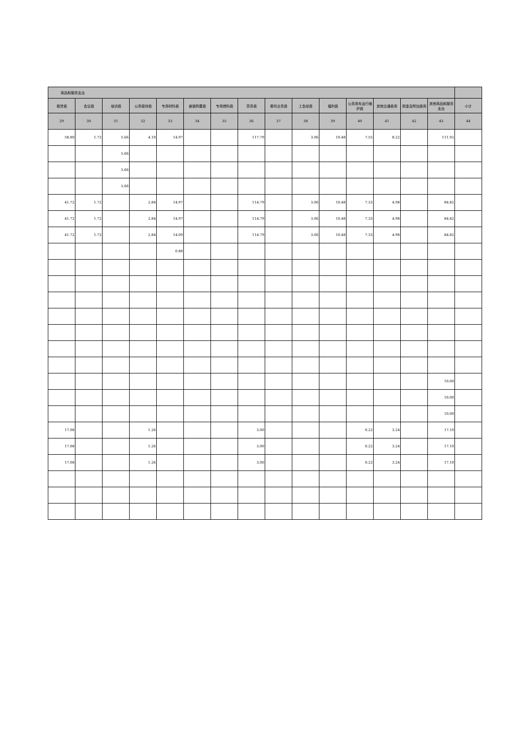| 商品和服务支出 | | | | | | | | | | | | | | | |
| --- | --- | --- | --- | --- | --- | --- | --- | --- | --- | --- | --- | --- | --- | --- | --- |
| 租赁费 | 会议费 | 培训费 | 公务接待费 | 专用材料费 | 被装购置费 | 专用燃料费 | 劳务费 | 委托业务费 | 工会经费 | 福利费 | 公务用车运行维护费 | 其他交通费用 | 税金及附加费用 | 其他商品和服务支出 | 小计 |
| 29 | 30 | 31 | 32 | 33 | 34 | 35 | 36 | 37 | 38 | 39 | 40 | 41 | 42 | 43 | 44 |
| 58.80 | 1.72 | 5.66 | 4.10 | 14.97 | | | 117.79 | | 3.06 | 10.48 | 7.55 | 8.22 | | 111.92 | |
| | | 5.66 | | | | | | | | | | | | | |
| | | 5.66 | | | | | | | | | | | | | |
| | | 5.66 | | | | | | | | | | | | | |
| 41.72 | 1.72 | | 2.84 | 14.97 | | | 114.79 | | 3.06 | 10.48 | 7.33 | 4.98 | | 84.82 | |
| 41.72 | 1.72 | | 2.84 | 14.97 | | | 114.79 | | 3.06 | 10.48 | 7.33 | 4.98 | | 84.82 | |
| 41.72 | 1.72 | | 2.84 | 14.09 | | | 114.79 | | 3.06 | 10.48 | 7.33 | 4.98 | | 84.82 | |
| | | | | 0.88 | | | | | | | | | | | |
| | | | | | | | | | | | | | | 10.00 | |
| | | | | | | | | | | | | | | 10.00 | |
| | | | | | | | | | | | | | | 10.00 | |
| 17.08 | | | 1.26 | | | | 3.00 | | | | 0.22 | 3.24 | | 17.10 | |
| 17.08 | | | 1.26 | | | | 3.00 | | | | 0.22 | 3.24 | | 17.10 | |
| 17.08 | | | 1.26 | | | | 3.00 | | | | 0.22 | 3.24 | | 17.10 | |